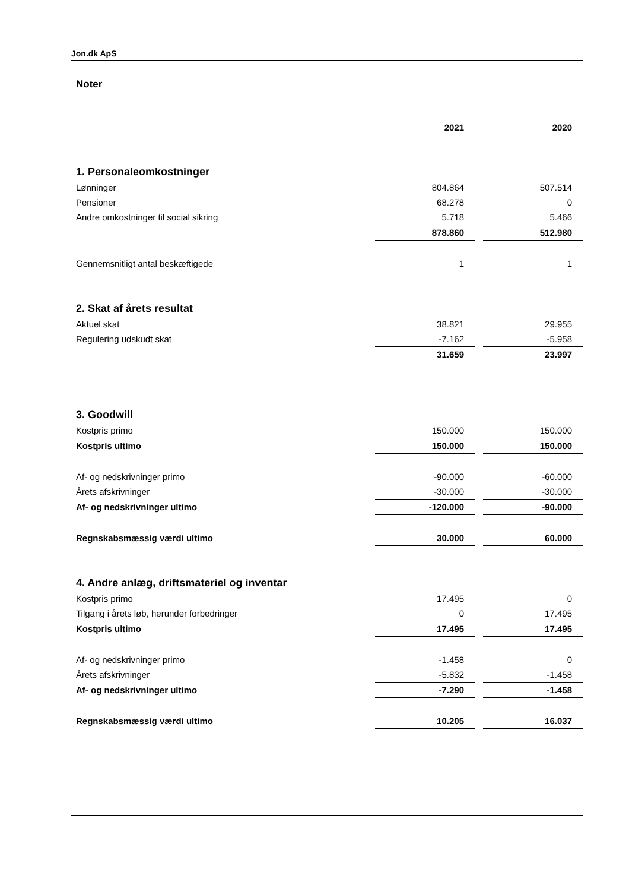Jon.dk ApS
Noter
| | 2021 | | 2020 |
| 1. Personaleomkostninger | | | |
| Lønninger | 804.864 | | 507.514 |
| Pensioner | 68.278 | | 0 |
| Andre omkostninger til social sikring | 5.718 | | 5.466 |
| | 878.860 | | 512.980 |
| Gennemsnitligt antal beskæftigede | 1 | | 1 |
| 2. Skat af årets resultat | | | |
| Aktuel skat | 38.821 | | 29.955 |
| Regulering udskudt skat | -7.162 | | -5.958 |
| | 31.659 | | 23.997 |
| 3. Goodwill | | | |
| Kostpris primo | 150.000 | | 150.000 |
| Kostpris ultimo | 150.000 | | 150.000 |
| Af- og nedskrivninger primo | -90.000 | | -60.000 |
| Årets afskrivninger | -30.000 | | -30.000 |
| Af- og nedskrivninger ultimo | -120.000 | | -90.000 |
| Regnskabsmæssig værdi ultimo | 30.000 | | 60.000 |
| 4. Andre anlæg, driftsmateriel og inventar | | | |
| Kostpris primo | 17.495 | | 0 |
| Tilgang i årets løb, herunder forbedringer | 0 | | 17.495 |
| Kostpris ultimo | 17.495 | | 17.495 |
| Af- og nedskrivninger primo | -1.458 | | 0 |
| Årets afskrivninger | -5.832 | | -1.458 |
| Af- og nedskrivninger ultimo | -7.290 | | -1.458 |
| Regnskabsmæssig værdi ultimo | 10.205 | | 16.037 |